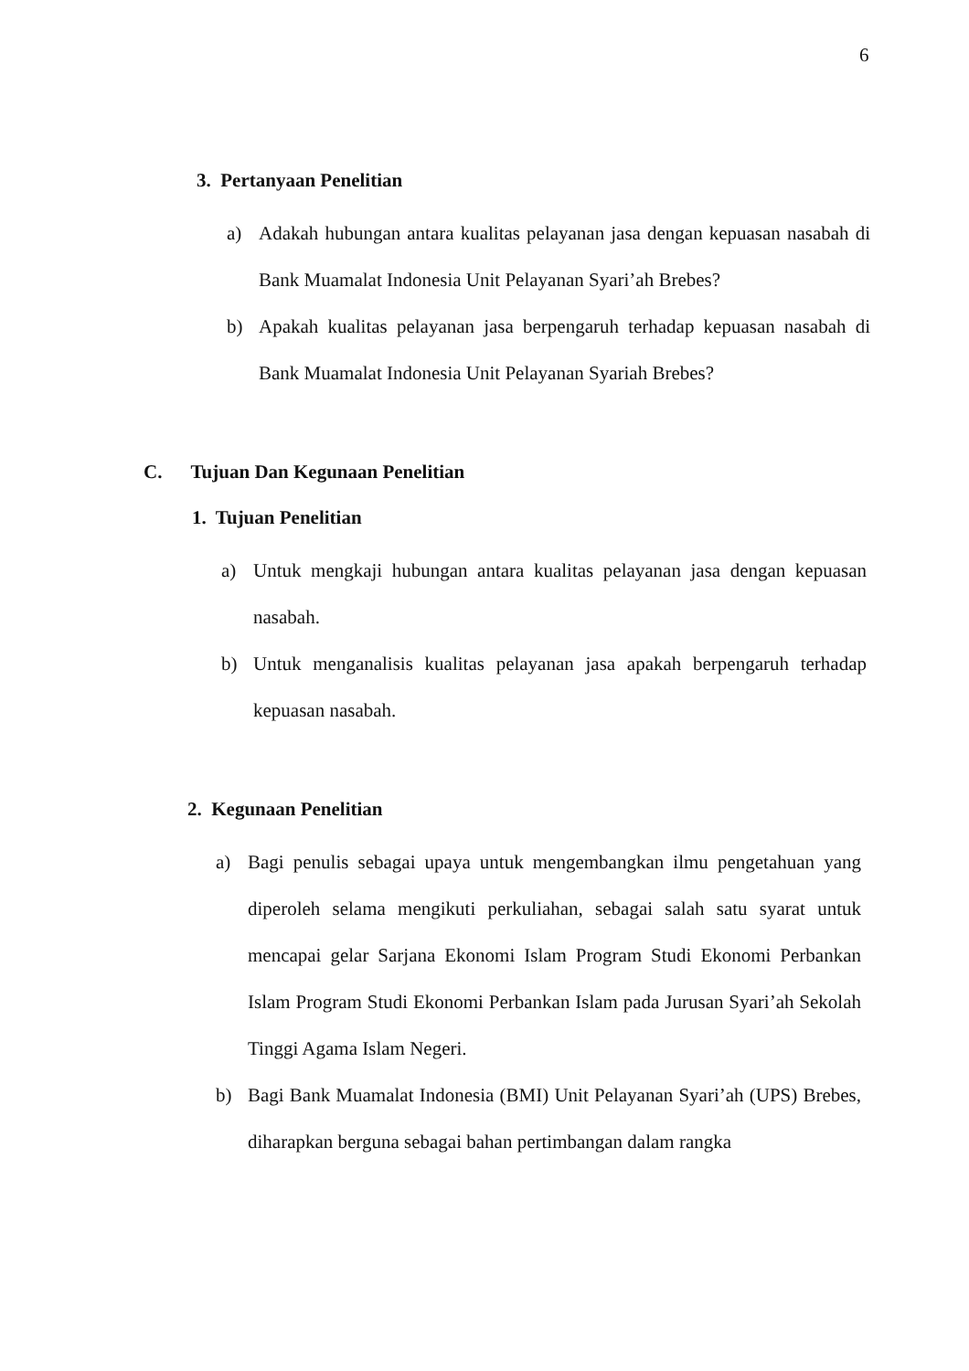6
3. Pertanyaan Penelitian
a) Adakah hubungan antara kualitas pelayanan jasa dengan kepuasan nasabah di Bank Muamalat Indonesia Unit Pelayanan Syari’ah Brebes?
b) Apakah kualitas pelayanan jasa berpengaruh terhadap kepuasan nasabah di Bank Muamalat Indonesia Unit Pelayanan Syariah Brebes?
C. Tujuan Dan Kegunaan Penelitian
1. Tujuan Penelitian
a) Untuk mengkaji hubungan antara kualitas pelayanan jasa dengan kepuasan nasabah.
b) Untuk menganalisis kualitas pelayanan jasa apakah berpengaruh terhadap kepuasan nasabah.
2. Kegunaan Penelitian
a) Bagi penulis sebagai upaya untuk mengembangkan ilmu pengetahuan yang diperoleh selama mengikuti perkuliahan, sebagai salah satu syarat untuk mencapai gelar Sarjana Ekonomi Islam Program Studi Ekonomi Perbankan Islam Program Studi Ekonomi Perbankan Islam pada Jurusan Syari’ah Sekolah Tinggi Agama Islam Negeri.
b) Bagi Bank Muamalat Indonesia (BMI) Unit Pelayanan Syari’ah (UPS) Brebes, diharapkan berguna sebagai bahan pertimbangan dalam rangka